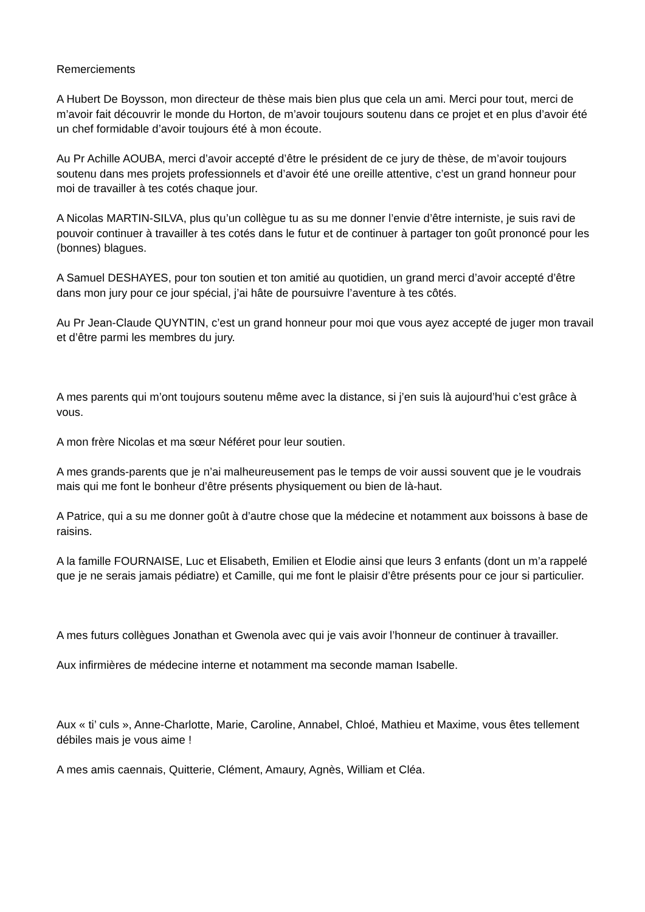Remerciements
A Hubert De Boysson, mon directeur de thèse mais bien plus que cela un ami. Merci pour tout, merci de m’avoir fait découvrir le monde du Horton, de m’avoir toujours soutenu dans ce projet et en plus d’avoir été un chef formidable d’avoir toujours été à mon écoute.
Au Pr Achille AOUBA, merci d’avoir accepté d’être le président de ce jury de thèse, de m’avoir toujours soutenu dans mes projets professionnels et d’avoir été une oreille attentive, c’est un grand honneur pour moi de travailler à tes cotés chaque jour.
A Nicolas MARTIN-SILVA, plus qu’un collègue tu as su me donner l’envie d’être interniste, je suis ravi de pouvoir continuer à travailler à tes cotés dans le futur et de continuer à partager ton goût prononcé pour les (bonnes) blagues.
A Samuel DESHAYES, pour ton soutien et ton amitié au quotidien, un grand merci d’avoir accepté d’être dans mon jury pour ce jour spécial, j’ai hâte de poursuivre l’aventure à tes côtés.
Au Pr Jean-Claude QUYNTIN, c’est un grand honneur pour moi que vous ayez accepté de juger mon travail et d’être parmi les membres du jury.
A mes parents qui m’ont toujours soutenu même avec la distance, si j’en suis là aujourd’hui c’est grâce à vous.
A mon frère Nicolas et ma sœur Néféret pour leur soutien.
A mes grands-parents que je n’ai malheureusement pas le temps de voir aussi souvent que je le voudrais mais qui me font le bonheur d’être présents physiquement ou bien de là-haut.
A Patrice, qui a su me donner goût à d’autre chose que la médecine et notamment aux boissons à base de raisins.
A la famille FOURNAISE, Luc et Elisabeth, Emilien et Elodie ainsi que leurs 3 enfants (dont un m’a rappelé que je ne serais jamais pédiatre) et Camille, qui me font le plaisir d’être présents pour ce jour si particulier.
A mes futurs collègues Jonathan et Gwenola avec qui je vais avoir l’honneur de continuer à travailler.
Aux infirmières de médecine interne et notamment ma seconde maman Isabelle.
Aux « ti’ culs », Anne-Charlotte, Marie, Caroline, Annabel, Chloé, Mathieu et Maxime, vous êtes tellement débiles mais je vous aime !
A mes amis caennais, Quitterie, Clément, Amaury, Agnès, William et Cléa.